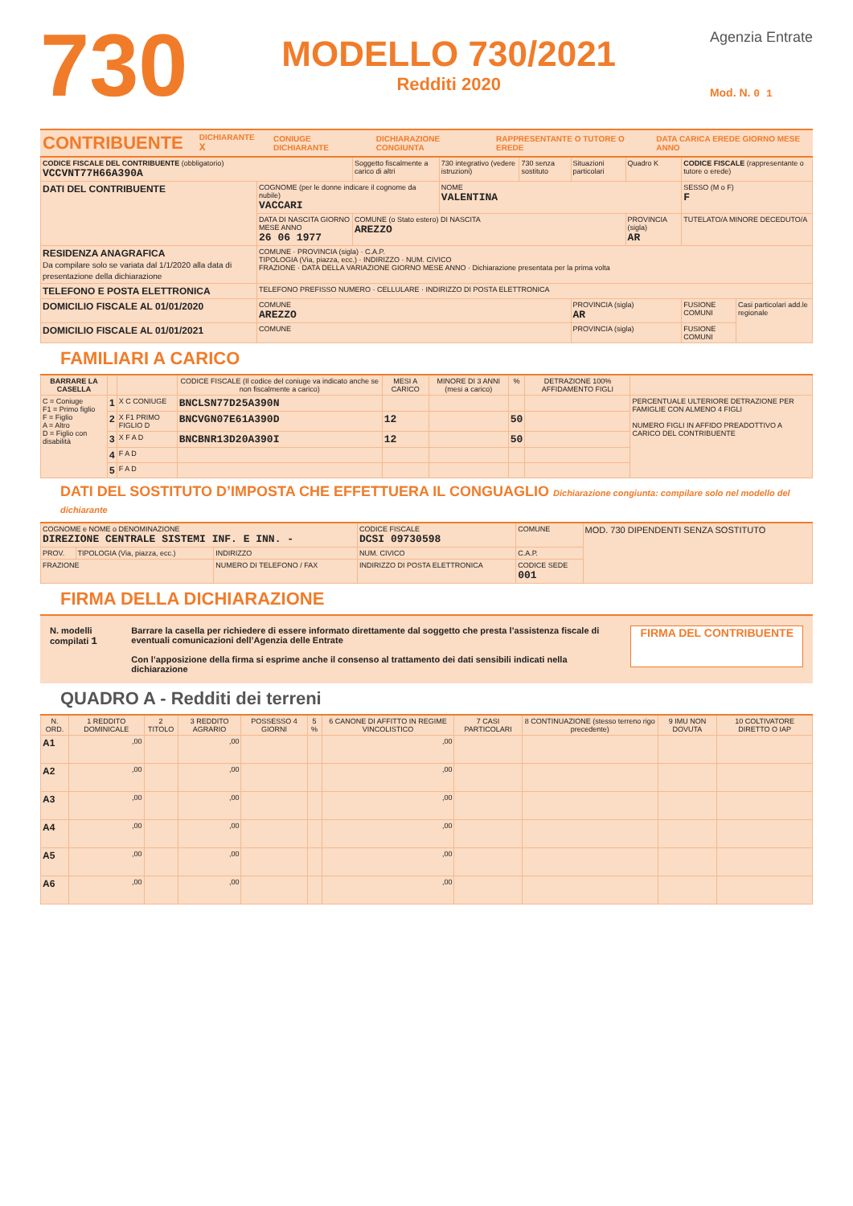730
MODELLO 730/2021
Redditi 2020
Agenzia Entrate
Mod. N. 0 1
CONTRIBUENTE DICHIARANTE X CONIUGE DICHIARANTE DICHIARAZIONE CONGIUNTA RAPPRESENTANTE O TUTORE O EREDE DATA CARICA EREDE GIORNO MESE ANNO
| CODICE FISCALE DEL CONTRIBUENTE (obbligatorio) VCCVNT77H66A390A | | Soggetto fiscalmente a carico di altri | 730 integrativo (vedere istruzioni) | 730 senza sostituto | Situazioni particolari | Quadro K | CODICE FISCALE (rappresentante o tutore o erede) | |
| DATI DEL CONTRIBUENTE | COGNOME (per le donne indicare il cognome da nubile) VACCARI | | NOME VALENTINA | | | | SESSO (M o F) F | |
| | DATA DI NASCITA GIORNO MESE ANNO 26 06 1977 | COMUNE (o Stato estero) DI NASCITA AREZZO | | | | PROVINCIA (sigla) AR | TUTELATO/A MINORE DECEDUTO/A | |
| RESIDENZA ANAGRAFICA Da compilare solo se variata dal 1/1/2020 alla data di presentazione della dichiarazione | COMUNE · PROVINCIA (sigla) · C.A.P. TIPOLOGIA (Via, piazza, ecc.) · INDIRIZZO · NUM. CIVICO FRAZIONE · DATA DELLA VARIAZIONE GIORNO MESE ANNO · Dichiarazione presentata per la prima volta | | | | | | | |
| TELEFONO E POSTA ELETTRONICA | TELEFONO PREFISSO NUMERO · CELLULARE · INDIRIZZO DI POSTA ELETTRONICA | | | | | | | |
| DOMICILIO FISCALE AL 01/01/2020 | COMUNE AREZZO | | | | PROVINCIA (sigla) AR | | FUSIONE COMUNI | Casi particolari add.le regionale |
| DOMICILIO FISCALE AL 01/01/2021 | COMUNE | | | | PROVINCIA (sigla) | | FUSIONE COMUNI | |
FAMILIARI A CARICO
| BARRARE LA CASELLA | | | CODICE FISCALE (Il codice del coniuge va indicato anche se non fiscalmente a carico) | MESI A CARICO | MINORE DI 3 ANNI (mesi a carico) | % | DETRAZIONE 100% AFFIDAMENTO FIGLI | |
| --- | --- | --- | --- | --- | --- | --- | --- | --- |
| C = Coniuge F1 = Primo figlio F = Figlio A = Altro D = Figlio con disabilità | 1 | X C CONIUGE | BNCLSN77D25A390N | | | | | PERCENTUALE ULTERIORE DETRAZIONE PER FAMIGLIE CON ALMENO 4 FIGLI NUMERO FIGLI IN AFFIDO PREADOTTIVO A CARICO DEL CONTRIBUENTE |
| | 2 | X F1 PRIMO FIGLIO D | BNCVGN07E61A390D | 12 | | 50 | | |
| | 3 | X F A D | BNCBNR13D20A390I | 12 | | 50 | | |
| | 4 | F A D | | | | | | |
| | 5 | F A D | | | | | | |
DATI DEL SOSTITUTO D’IMPOSTA CHE EFFETTUERA IL CONGUAGLIO Dichiarazione congiunta: compilare solo nel modello del dichiarante
| COGNOME e NOME o DENOMINAZIONE DIREZIONE CENTRALE SISTEMI INF. E INN. - | | | CODICE FISCALE DCSI 09730598 | | COMUNE | MOD. 730 DIPENDENTI SENZA SOSTITUTO |
| PROV. | TIPOLOGIA (Via, piazza, ecc.) | INDIRIZZO | | NUM. CIVICO | C.A.P. | |
| FRAZIONE | | NUMERO DI TELEFONO / FAX | INDIRIZZO DI POSTA ELETTRONICA | | CODICE SEDE 001 | |
FIRMA DELLA DICHIARAZIONE
N. modelli compilati 1
Barrare la casella per richiedere di essere informato direttamente dal soggetto che presta l’assistenza fiscale di eventuali comunicazioni dell’Agenzia delle Entrate
Con l’apposizione della firma si esprime anche il consenso al trattamento dei dati sensibili indicati nella dichiarazione
FIRMA DEL CONTRIBUENTE
QUADRO A - Redditi dei terreni
| N. ORD. | 1 REDDITO DOMINICALE | 2 TITOLO | 3 REDDITO AGRARIO | POSSESSO 4 GIORNI | 5 % | 6 CANONE DI AFFITTO IN REGIME VINCOLISTICO | 7 CASI PARTICOLARI | 8 CONTINUAZIONE (stesso terreno rigo precedente) | 9 IMU NON DOVUTA | 10 COLTIVATORE DIRETTO O IAP |
| --- | --- | --- | --- | --- | --- | --- | --- | --- | --- | --- |
| A1 | ,00 | | ,00 | | | ,00 | | | | |
| A2 | ,00 | | ,00 | | | ,00 | | | | |
| A3 | ,00 | | ,00 | | | ,00 | | | | |
| A4 | ,00 | | ,00 | | | ,00 | | | | |
| A5 | ,00 | | ,00 | | | ,00 | | | | |
| A6 | ,00 | | ,00 | | | ,00 | | | | |